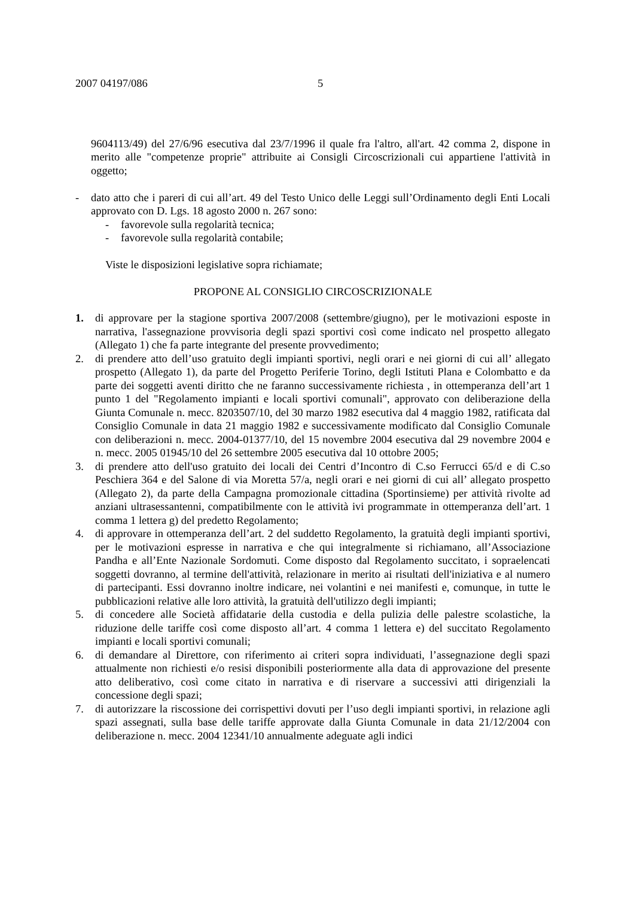2007 04197/086 5
9604113/49) del 27/6/96 esecutiva dal 23/7/1996 il quale fra l'altro, all'art. 42 comma 2, dispone in merito alle "competenze proprie" attribuite ai Consigli Circoscrizionali cui appartiene l'attività in oggetto;
- dato atto che i pareri di cui all’art. 49 del Testo Unico delle Leggi sull’Ordinamento degli Enti Locali approvato con D. Lgs. 18 agosto 2000 n. 267 sono:
- favorevole sulla regolarità tecnica;
- favorevole sulla regolarità contabile;
Viste le disposizioni legislative sopra richiamate;
PROPONE AL CONSIGLIO CIRCOSCRIZIONALE
1. di approvare per la stagione sportiva 2007/2008 (settembre/giugno), per le motivazioni esposte in narrativa, l'assegnazione provvisoria degli spazi sportivi così come indicato nel prospetto allegato (Allegato 1) che fa parte integrante del presente provvedimento;
2. di prendere atto dell’uso gratuito degli impianti sportivi, negli orari e nei giorni di cui all’ allegato prospetto (Allegato 1), da parte del Progetto Periferie Torino, degli Istituti Plana e Colombatto e da parte dei soggetti aventi diritto che ne faranno successivamente richiesta , in ottemperanza dell’art 1 punto 1 del "Regolamento impianti e locali sportivi comunali", approvato con deliberazione della Giunta Comunale n. mecc. 8203507/10, del 30 marzo 1982 esecutiva dal 4 maggio 1982, ratificata dal Consiglio Comunale in data 21 maggio 1982 e successivamente modificato dal Consiglio Comunale con deliberazioni n. mecc. 2004-01377/10, del 15 novembre 2004 esecutiva dal 29 novembre 2004 e n. mecc. 2005 01945/10 del 26 settembre 2005 esecutiva dal 10 ottobre 2005;
3. di prendere atto dell'uso gratuito dei locali dei Centri d’Incontro di C.so Ferrucci 65/d e di C.so Peschiera 364 e del Salone di via Moretta 57/a, negli orari e nei giorni di cui all’ allegato prospetto (Allegato 2), da parte della Campagna promozionale cittadina (Sportinsieme) per attività rivolte ad anziani ultrasessantenni, compatibilmente con le attività ivi programmate in ottemperanza dell’art. 1 comma 1 lettera g) del predetto Regolamento;
4. di approvare in ottemperanza dell’art. 2 del suddetto Regolamento, la gratuità degli impianti sportivi, per le motivazioni espresse in narrativa e che qui integralmente si richiamano, all’Associazione Pandha e all’Ente Nazionale Sordomuti. Come disposto dal Regolamento succitato, i sopraelencati soggetti dovranno, al termine dell'attività, relazionare in merito ai risultati dell'iniziativa e al numero di partecipanti. Essi dovranno inoltre indicare, nei volantini e nei manifesti e, comunque, in tutte le pubblicazioni relative alle loro attività, la gratuità dell'utilizzo degli impianti;
5. di concedere alle Società affidatarie della custodia e della pulizia delle palestre scolastiche, la riduzione delle tariffe così come disposto all’art. 4 comma 1 lettera e) del succitato Regolamento impianti e locali sportivi comunali;
6. di demandare al Direttore, con riferimento ai criteri sopra individuati, l’assegnazione degli spazi attualmente non richiesti e/o resisi disponibili posteriormente alla data di approvazione del presente atto deliberativo, così come citato in narrativa e di riservare a successivi atti dirigenziali la concessione degli spazi;
7. di autorizzare la riscossione dei corrispettivi dovuti per l’uso degli impianti sportivi, in relazione agli spazi assegnati, sulla base delle tariffe approvate dalla Giunta Comunale in data 21/12/2004 con deliberazione n. mecc. 2004 12341/10 annualmente adeguate agli indici